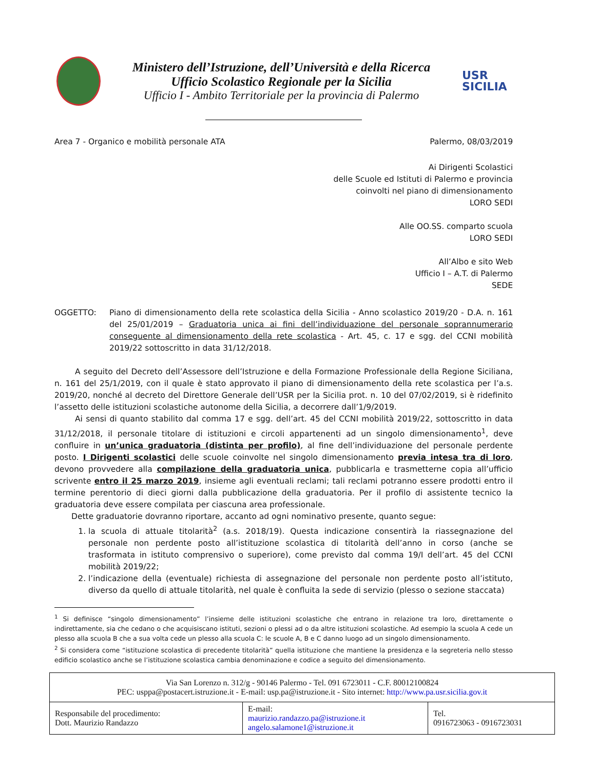Ministero dell’Istruzione, dell’Università e della Ricerca
Ufficio Scolastico Regionale per la Sicilia
Ufficio I - Ambito Territoriale per la provincia di Palermo
USR
SICILIA
Area 7 - Organico e mobilità personale ATA Palermo, 08/03/2019
Ai Dirigenti Scolastici
delle Scuole ed Istituti di Palermo e provincia
coinvolti nel piano di dimensionamento
LORO SEDI
Alle OO.SS. comparto scuola
LORO SEDI
All’Albo e sito Web
Ufficio I – A.T. di Palermo
SEDE
OGGETTO: Piano di dimensionamento della rete scolastica della Sicilia - Anno scolastico 2019/20 - D.A. n. 161 del 25/01/2019 – Graduatoria unica ai fini dell’individuazione del personale soprannumerario conseguente al dimensionamento della rete scolastica - Art. 45, c. 17 e sgg. del CCNI mobilità 2019/22 sottoscritto in data 31/12/2018.
A seguito del Decreto dell’Assessore dell’Istruzione e della Formazione Professionale della Regione Siciliana, n. 161 del 25/1/2019, con il quale è stato approvato il piano di dimensionamento della rete scolastica per l’a.s. 2019/20, nonché al decreto del Direttore Generale dell’USR per la Sicilia prot. n. 10 del 07/02/2019, si è ridefinito l’assetto delle istituzioni scolastiche autonome della Sicilia, a decorrere dall’1/9/2019.
Ai sensi di quanto stabilito dal comma 17 e sgg. dell’art. 45 del CCNI mobilità 2019/22, sottoscritto in data 31/12/2018, il personale titolare di istituzioni e circoli appartenenti ad un singolo dimensionamento<sup>1</sup>, deve confluire in un’unica graduatoria (distinta per profilo), al fine dell’individuazione del personale perdente posto. I Dirigenti scolastici delle scuole coinvolte nel singolo dimensionamento previa intesa tra di loro, devono provvedere alla compilazione della graduatoria unica, pubblicarla e trasmetterne copia all’ufficio scrivente entro il 25 marzo 2019, insieme agli eventuali reclami; tali reclami potranno essere prodotti entro il termine perentorio di dieci giorni dalla pubblicazione della graduatoria. Per il profilo di assistente tecnico la graduatoria deve essere compilata per ciascuna area professionale.
Dette graduatorie dovranno riportare, accanto ad ogni nominativo presente, quanto segue:
1. la scuola di attuale titolarità<sup>2</sup> (a.s. 2018/19). Questa indicazione consentirà la riassegnazione del personale non perdente posto all’istituzione scolastica di titolarità dell’anno in corso (anche se trasformata in istituto comprensivo o superiore), come previsto dal comma 19/I dell’art. 45 del CCNI mobilità 2019/22;
2. l’indicazione della (eventuale) richiesta di assegnazione del personale non perdente posto all’istituto, diverso da quello di attuale titolarità, nel quale è confluita la sede di servizio (plesso o sezione staccata)
<sup>1</sup> Si definisce “singolo dimensionamento” l’insieme delle istituzioni scolastiche che entrano in relazione tra loro, direttamente o indirettamente, sia che cedano o che acquisiscano istituti, sezioni o plessi ad o da altre istituzioni scolastiche. Ad esempio la scuola A cede un plesso alla scuola B che a sua volta cede un plesso alla scuola C: le scuole A, B e C danno luogo ad un singolo dimensionamento.
<sup>2</sup> Si considera come “istituzione scolastica di precedente titolarità” quella istituzione che mantiene la presidenza e la segreteria nello stesso edificio scolastico anche se l’istituzione scolastica cambia denominazione e codice a seguito del dimensionamento.
| Via San Lorenzo n. 312/g - 90146 Palermo - Tel. 091 6723011 - C.F. 80012100824 PEC: usppa@postacert.istruzione.it - E-mail: usp.pa@istruzione.it - Sito internet: http://www.pa.usr.sicilia.gov.it | | |
| Responsabile del procedimento: Dott. Maurizio Randazzo | E-mail: maurizio.randazzo.pa@istruzione.it angelo.salamone1@istruzione.it | Tel. 0916723063 - 0916723031 |